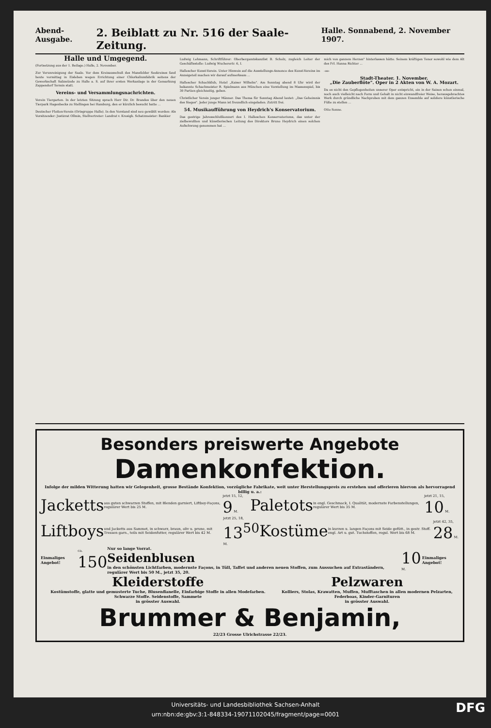Abend-Ausgabe. 2. Beiblatt zu Nr. 516 der Saale-Zeitung. Halle. Sonnabend, 2. November 1907.
Halle und Umgegend.
(Fortsetzung aus der 1. Beilage.) Halle, 2. November.
Zur Verunreinigung der Saale. Vor dem Kreisausschuß des Mansfelder Seekreises fand heute vormittag in Eisleben wegen Errichtung einer Chlorkaliumfabrik seitens der Gewerkschaft Salzmünde zu Halle a. S. auf ihrer ersten Werkanlage in der Gemarkung Zappendorf Termin statt.
Vereins- und Versammlungsnachrichten.
Verein Tiergarten. In der letzten Sitzung sprach Herr Dir. Dr. Brandes über den neuen Tierpark Hagenbecks zu Stellingen bei Hamburg, den er kürzlich besucht hatte ...
Deutscher Flotten-Verein (Ortsgruppe Halle). In den Vorstand sind neu gewählt worden: Als Vorsitzender: Justizrat Ollmin, Stellvertreter: Landrat v. Krosigk. Schatzmeister: Bankier
Ludwig Lehmann, Schriftführer: Oberbergamtskanzlist B. Scholz, zugleich Leiter der Geschäftsstelle: Ludwig Wucherertr. 6, I.
Hallescher Kunst-Verein. Unter Hinweis auf die Ausstellungs-Annonce des Kunst-Vereins im Anzeigeteil machen wir darauf aufmerksam ...
Hallescher Schachklub, Hotel „Kaiser Wilhelm". Am Sonntag abend 8 Uhr wird der bekannte Schachmeister R. Spielmann aus München eine Vorstellung im Massenspiel, bis 30 Partien gleichzeitig, geben.
Christlicher Verein junger Männer. Das Thema für Sonntag Abend lautet: „Das Geheimnis des Sieges". Jeder junge Mann ist freundlich eingeladen. Zutritt frei.
54. Musikaufführung von Heydrich's Konservatorium.
Das gestrige Jahresschlußkonzert des I. Halleschen Konservatoriums, das unter der zielbewußten und künstlerischen Leitung des Direktors Bruno Heydrich einen solchen Aufschwung genommen hat ...
mich von ganzem Herzen" hinterlassen hätte. Seinem kräftigen Tenor sowohl wie dem Alt des Frl. Hanna Richter ...
-oe-
Stadt-Theater. 1. November.
„Die Zauberflöte". Oper in 2 Akten von W. A. Mozart.
Da es nicht den Gepflogenheiten unserer Oper entspricht, ein in der Saison schon einmal, noch auch vielleicht nach Form und Gehalt in nicht einwandfreier Weise, herausgebrachtes Werk durch gründliche Nachproben mit dem ganzen Ensemble auf solidere künstlerische Füße zu stellen ...
Otto Sonne.
Besonders preiswerte Angebote
Damenkonfektion.
Infolge der milden Witterung hatten wir Gelegenheit, grosse Bestände Konfektion, vorzügliche Fabrikate, weit unter Herstellungspreis zu erstehen und offerieren hiervon als hervorragend billig u. a.:
Jacketts aus guten schwarzen Stoffen, mit Blenden garniert, Liftboy-Façons, regulärer Wert bis 25 M. jetzt 15, 12, 9 M. Paletots in engl. Geschmack, I. Qualität, modernste Farbenstellungen, regulärer Wert bis 35 M. jetzt 21, 15, 10 M.
Liftboys und Jacketts aus Sammet, in schwarz, braun, oliv u. prune, mit Tressen garn., teils mit Seidenfutter, regulärer Wert bis 42 M. jetzt 25, 18, 13<sup>50</sup> M. Kostüme in kurzen u. langen Façons mit Seide gefütt., in gestr. Stoff. engl. Art u. gut. Tuchstoffen, regul. Wert bis 68 M. jetzt 42, 35, 28 M.
Einmaliges Angebot! ca. 150 Nur so lange Vorrat.
Seidenblusen
in den schönsten Lichtfarben, modernste Façons, in Tüll, Taffet und anderen neuen Stoffen, zum Aussuchen auf Extraständern, regulärer Wert bis 50 M., jetzt 35, 20. 10 M. Einmaliges Angebot!
Kleiderstoffe
Kostümstoffe, glatte und gemusterte Tuche, Blusenflanelle, Einfarbige Stoffe in allen Modefarben. Schwarze Stoffe. Seidenstoffe, Sammete
in grösster Auswahl. Pelzwaren
Kolliers, Stolas, Krawatten, Muffen, Mufftaschen in allen modernen Pelzarten, Federboas, Kinder-Garnituren
in grösster Auswahl.
Brummer & Benjamin,
22/23 Grosse Ulrichstrasse 22/23.
Universitäts- und Landesbibliothek Sachsen-Anhalt
urn:nbn:de:gbv:3:1-848334-19071102045/fragment/page=0001
DFG